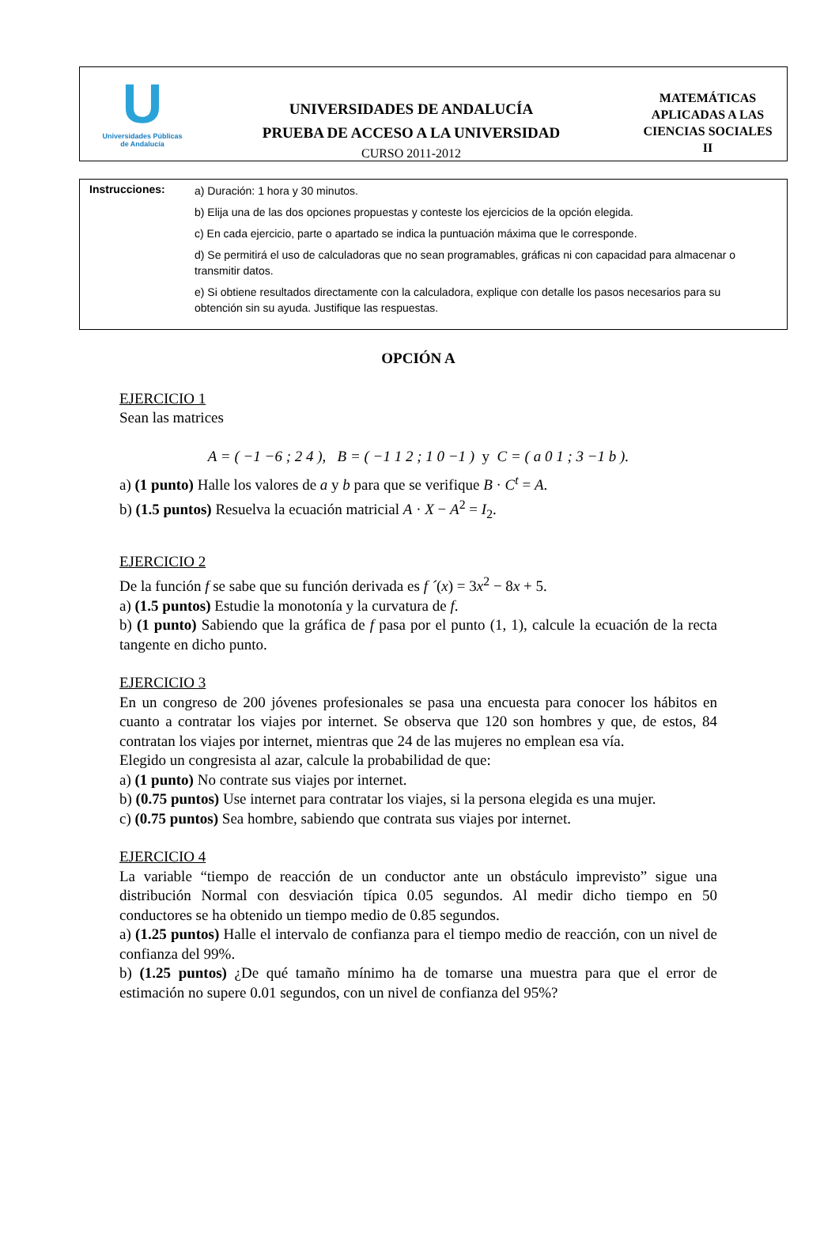U
Universidades Públicas
de Andalucía
UNIVERSIDADES DE ANDALUCÍA
PRUEBA DE ACCESO A LA UNIVERSIDAD
CURSO 2011-2012
MATEMÁTICAS
APLICADAS A LAS
CIENCIAS SOCIALES
II
Instrucciones:
a) Duración: 1 hora y 30 minutos.
b) Elija una de las dos opciones propuestas y conteste los ejercicios de la opción elegida.
c) En cada ejercicio, parte o apartado se indica la puntuación máxima que le corresponde.
d) Se permitirá el uso de calculadoras que no sean programables, gráficas ni con capacidad para almacenar o transmitir datos.
e) Si obtiene resultados directamente con la calculadora, explique con detalle los pasos necesarios para su obtención sin su ayuda. Justifique las respuestas.
OPCIÓN A
EJERCICIO 1
Sean las matrices
A = ( −1 −6 ; 2 4 ), B = ( −1 1 2 ; 1 0 −1 ) y C = ( a 0 1 ; 3 −1 b ).
a) (1 punto) Halle los valores de a y b para que se verifique B · C<sup>t</sup> = A.
b) (1.5 puntos) Resuelva la ecuación matricial A · X − A<sup>2</sup> = I<sub>2</sub>.
EJERCICIO 2
De la función f se sabe que su función derivada es f ´(x) = 3x<sup>2</sup> − 8x + 5.
a) (1.5 puntos) Estudie la monotonía y la curvatura de f.
b) (1 punto) Sabiendo que la gráfica de f pasa por el punto (1, 1), calcule la ecuación de la recta tangente en dicho punto.
EJERCICIO 3
En un congreso de 200 jóvenes profesionales se pasa una encuesta para conocer los hábitos en cuanto a contratar los viajes por internet. Se observa que 120 son hombres y que, de estos, 84 contratan los viajes por internet, mientras que 24 de las mujeres no emplean esa vía.
Elegido un congresista al azar, calcule la probabilidad de que:
a) (1 punto) No contrate sus viajes por internet.
b) (0.75 puntos) Use internet para contratar los viajes, si la persona elegida es una mujer.
c) (0.75 puntos) Sea hombre, sabiendo que contrata sus viajes por internet.
EJERCICIO 4
La variable “tiempo de reacción de un conductor ante un obstáculo imprevisto” sigue una distribución Normal con desviación típica 0.05 segundos. Al medir dicho tiempo en 50 conductores se ha obtenido un tiempo medio de 0.85 segundos.
a) (1.25 puntos) Halle el intervalo de confianza para el tiempo medio de reacción, con un nivel de confianza del 99%.
b) (1.25 puntos) ¿De qué tamaño mínimo ha de tomarse una muestra para que el error de estimación no supere 0.01 segundos, con un nivel de confianza del 95%?